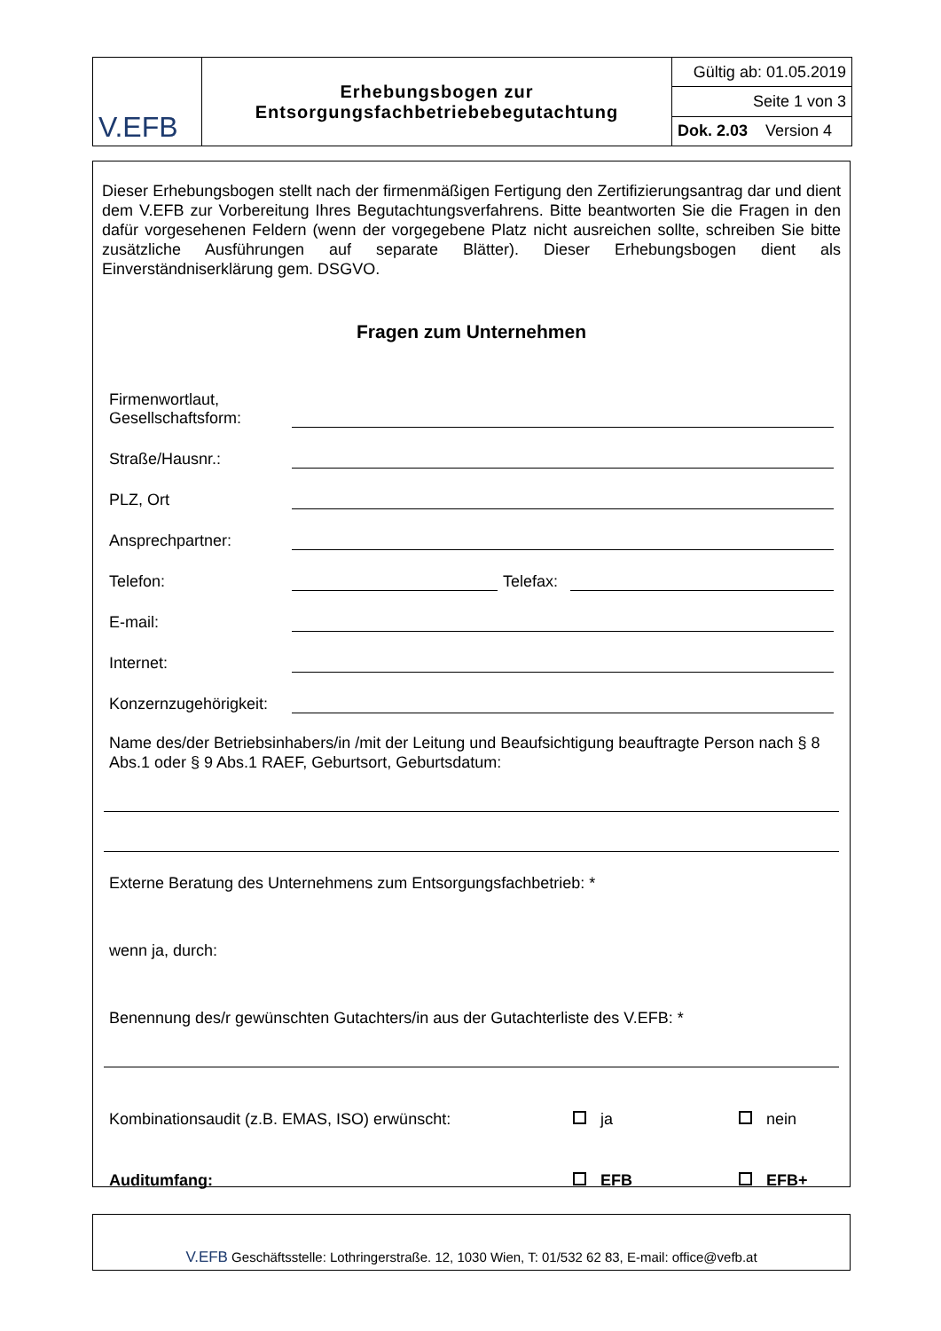| V.EFB | Erhebungsbogen zur Entsorgungsfachbetriebebegutachtung | Gültig ab: 01.05.2019 |
| | | Seite 1 von 3 |
| | | Dok. 2.03 Version 4 |
Dieser Erhebungsbogen stellt nach der firmenmäßigen Fertigung den Zertifizierungsantrag dar und dient dem V.EFB zur Vorbereitung Ihres Begutachtungsverfahrens. Bitte beantworten Sie die Fragen in den dafür vorgesehenen Feldern (wenn der vorgegebene Platz nicht ausreichen sollte, schreiben Sie bitte zusätzliche Ausführungen auf separate Blätter). Dieser Erhebungsbogen dient als Einverständniserklärung gem. DSGVO.
Fragen zum Unternehmen
Firmenwortlaut,
Gesellschaftsform:
Straße/Hausnr.:
PLZ, Ort
Ansprechpartner:
Telefon: Telefax:
E-mail:
Internet:
Konzernzugehörigkeit:
Name des/der Betriebsinhabers/in /mit der Leitung und Beaufsichtigung beauftragte Person nach § 8 Abs.1 oder § 9 Abs.1 RAEF, Geburtsort, Geburtsdatum:
Externe Beratung des Unternehmens zum Entsorgungsfachbetrieb: *
wenn ja, durch:
Benennung des/r gewünschten Gutachters/in aus der Gutachterliste des V.EFB: *
Kombinationsaudit (z.B. EMAS, ISO) erwünscht: ja nein
Auditumfang: EFB EFB+
V.EFB Geschäftsstelle: Lothringerstraße. 12, 1030 Wien, T: 01/532 62 83, E-mail: office@vefb.at